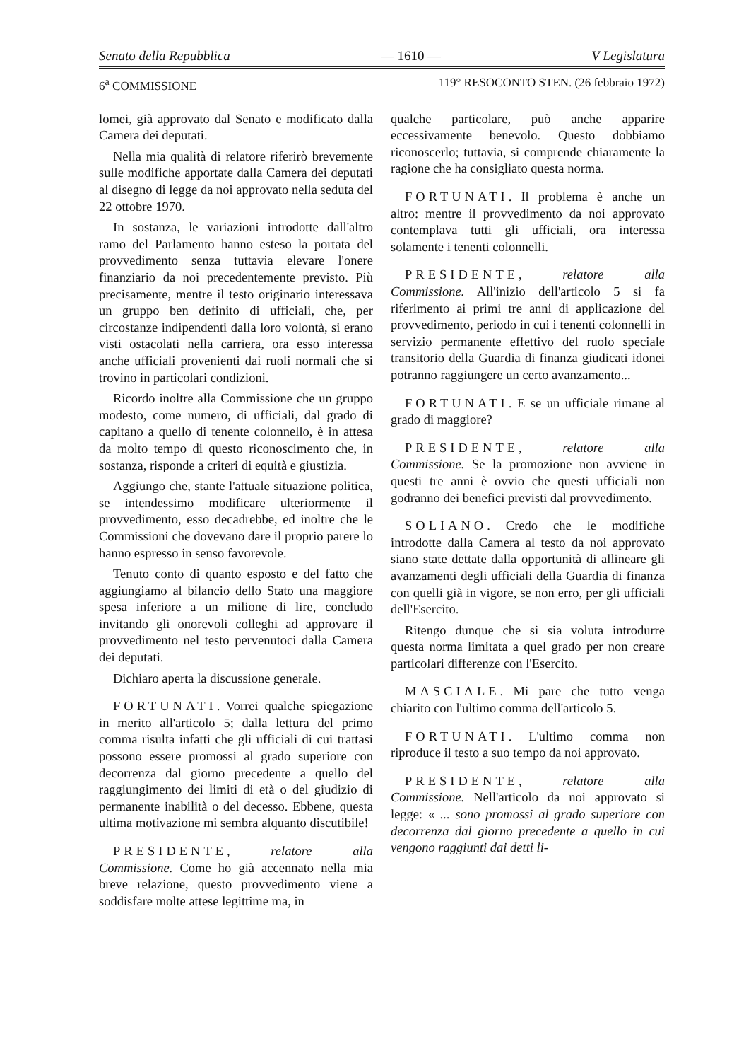Senato della Repubblica — 1610 — V Legislatura
6<sup>a</sup> COMMISSIONE 119° RESOCONTO STEN. (26 febbraio 1972)
lomei, già approvato dal Senato e modificato dalla Camera dei deputati.
Nella mia qualità di relatore riferirò brevemente sulle modifiche apportate dalla Camera dei deputati al disegno di legge da noi approvato nella seduta del 22 ottobre 1970.
In sostanza, le variazioni introdotte dall'altro ramo del Parlamento hanno esteso la portata del provvedimento senza tuttavia elevare l'onere finanziario da noi precedentemente previsto. Più precisamente, mentre il testo originario interessava un gruppo ben definito di ufficiali, che, per circostanze indipendenti dalla loro volontà, si erano visti ostacolati nella carriera, ora esso interessa anche ufficiali provenienti dai ruoli normali che si trovino in particolari condizioni.
Ricordo inoltre alla Commissione che un gruppo modesto, come numero, di ufficiali, dal grado di capitano a quello di tenente colonnello, è in attesa da molto tempo di questo riconoscimento che, in sostanza, risponde a criteri di equità e giustizia.
Aggiungo che, stante l'attuale situazione politica, se intendessimo modificare ulteriormente il provvedimento, esso decadrebbe, ed inoltre che le Commissioni che dovevano dare il proprio parere lo hanno espresso in senso favorevole.
Tenuto conto di quanto esposto e del fatto che aggiungiamo al bilancio dello Stato una maggiore spesa inferiore a un milione di lire, concludo invitando gli onorevoli colleghi ad approvare il provvedimento nel testo pervenutoci dalla Camera dei deputati.
Dichiaro aperta la discussione generale.
FORTUNATI. Vorrei qualche spiegazione in merito all'articolo 5; dalla lettura del primo comma risulta infatti che gli ufficiali di cui trattasi possono essere promossi al grado superiore con decorrenza dal giorno precedente a quello del raggiungimento dei limiti di età o del giudizio di permanente inabilità o del decesso. Ebbene, questa ultima motivazione mi sembra alquanto discutibile!
PRESIDENTE, relatore alla Commissione. Come ho già accennato nella mia breve relazione, questo provvedimento viene a soddisfare molte attese legittime ma, in
qualche particolare, può anche apparire eccessivamente benevolo. Questo dobbiamo riconoscerlo; tuttavia, si comprende chiaramente la ragione che ha consigliato questa norma.
FORTUNATI. Il problema è anche un altro: mentre il provvedimento da noi approvato contemplava tutti gli ufficiali, ora interessa solamente i tenenti colonnelli.
PRESIDENTE, relatore alla Commissione. All'inizio dell'articolo 5 si fa riferimento ai primi tre anni di applicazione del provvedimento, periodo in cui i tenenti colonnelli in servizio permanente effettivo del ruolo speciale transitorio della Guardia di finanza giudicati idonei potranno raggiungere un certo avanzamento...
FORTUNATI. E se un ufficiale rimane al grado di maggiore?
PRESIDENTE, relatore alla Commissione. Se la promozione non avviene in questi tre anni è ovvio che questi ufficiali non godranno dei benefici previsti dal provvedimento.
SOLIANO. Credo che le modifiche introdotte dalla Camera al testo da noi approvato siano state dettate dalla opportunità di allineare gli avanzamenti degli ufficiali della Guardia di finanza con quelli già in vigore, se non erro, per gli ufficiali dell'Esercito.
Ritengo dunque che si sia voluta introdurre questa norma limitata a quel grado per non creare particolari differenze con l'Esercito.
MASCIALE. Mi pare che tutto venga chiarito con l'ultimo comma dell'articolo 5.
FORTUNATI. L'ultimo comma non riproduce il testo a suo tempo da noi approvato.
PRESIDENTE, relatore alla Commissione. Nell'articolo da noi approvato si legge: « ... sono promossi al grado superiore con decorrenza dal giorno precedente a quello in cui vengono raggiunti dai detti li-